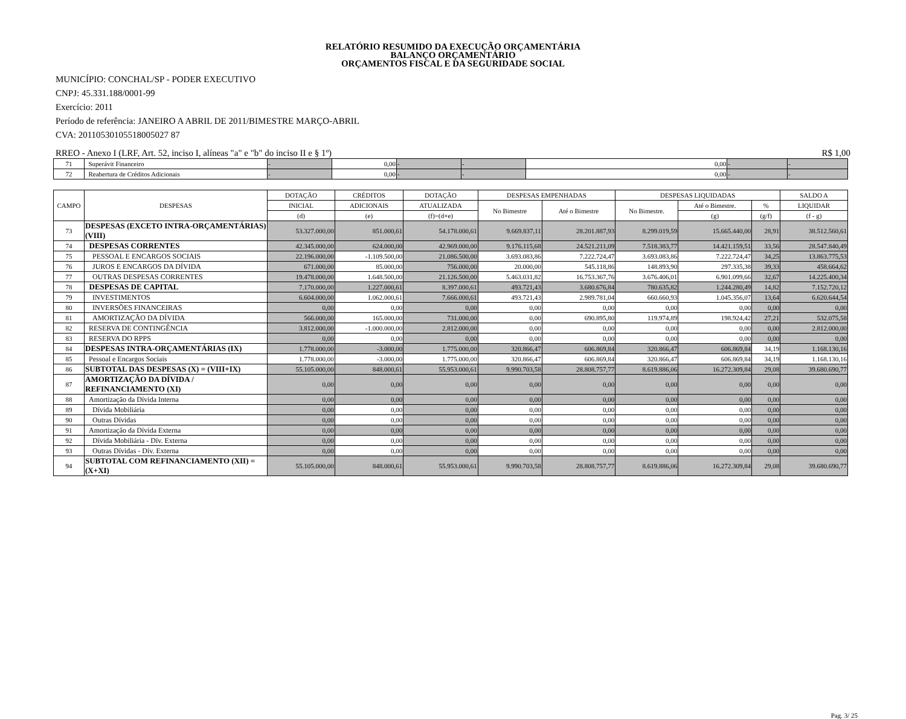RELATÓRIO RESUMIDO DA EXECUÇÃO ORÇAMENTÁRIA
BALANÇO ORÇAMENTÁRIO
ORÇAMENTOS FISCAL E DA SEGURIDADE SOCIAL
MUNICÍPIO: CONCHAL/SP - PODER EXECUTIVO
CNPJ: 45.331.188/0001-99
Exercício: 2011
Período de referência: JANEIRO A ABRIL DE 2011/BIMESTRE MARÇO-ABRIL
CVA: 20110530105518005027 87
RREO - Anexo I (LRF, Art. 52, inciso I, alíneas "a" e "b" do inciso II e § 1º) R$ 1,00
| 71 | Superávit Financeiro | - | 0,00 | - | - | 0,00 | - | - |
| 72 | Reabertura de Créditos Adicionais | - | 0,00 | - | - | 0,00 | - | - |
| CAMPO | DESPESAS | DOTAÇÃO | CRÉDITOS | DOTAÇÃO | DESPESAS EMPENHADAS | | DESPESAS LIQUIDADAS | | | SALDO A |
| --- | --- | --- | --- | --- | --- | --- | --- | --- | --- | --- |
| | | INICIAL | ADICIONAIS | ATUALIZADA | No Bimestre | Até o Bimestre | No Bimestre. | Até o Bimestre. | % | LIQUIDAR |
| | | (d) | (e) | (f)=(d+e) | | | | (g) | (g/f) | (f - g) |
| 73 | DESPESAS (EXCETO INTRA-ORÇAMENTÁRIAS) (VIII) | 53.327.000,00 | 851.000,61 | 54.178.000,61 | 9.669.837,11 | 28.201.887,93 | 8.299.019,59 | 15.665.440,00 | 28,91 | 38.512.560,61 |
| 74 | DESPESAS CORRENTES | 42.345.000,00 | 624.000,00 | 42.969.000,00 | 9.176.115,68 | 24.521.211,09 | 7.518.383,77 | 14.421.159,51 | 33,56 | 28.547.840,49 |
| 75 | PESSOAL E ENCARGOS SOCIAIS | 22.196.000,00 | -1.109.500,00 | 21.086.500,00 | 3.693.083,86 | 7.222.724,47 | 3.693.083,86 | 7.222.724,47 | 34,25 | 13.863.775,53 |
| 76 | JUROS E ENCARGOS DA DÍVIDA | 671.000,00 | 85.000,00 | 756.000,00 | 20.000,00 | 545.118,86 | 148.893,90 | 297.335,38 | 39,33 | 458.664,62 |
| 77 | OUTRAS DESPESAS CORRENTES | 19.478.000,00 | 1.648.500,00 | 21.126.500,00 | 5.463.031,82 | 16.753.367,76 | 3.676.406,01 | 6.901.099,66 | 32,67 | 14.225.400,34 |
| 78 | DESPESAS DE CAPITAL | 7.170.000,00 | 1.227.000,61 | 8.397.000,61 | 493.721,43 | 3.680.676,84 | 780.635,82 | 1.244.280,49 | 14,82 | 7.152.720,12 |
| 79 | INVESTIMENTOS | 6.604.000,00 | 1.062.000,61 | 7.666.000,61 | 493.721,43 | 2.989.781,04 | 660.660,93 | 1.045.356,07 | 13,64 | 6.620.644,54 |
| 80 | INVERSÕES FINANCEIRAS | 0,00 | 0,00 | 0,00 | 0,00 | 0,00 | 0,00 | 0,00 | 0,00 | 0,00 |
| 81 | AMORTIZAÇÃO DA DÍVIDA | 566.000,00 | 165.000,00 | 731.000,00 | 0,00 | 690.895,80 | 119.974,89 | 198.924,42 | 27,21 | 532.075,58 |
| 82 | RESERVA DE CONTINGÊNCIA | 3.812.000,00 | -1.000.000,00 | 2.812.000,00 | 0,00 | 0,00 | 0,00 | 0,00 | 0,00 | 2.812.000,00 |
| 83 | RESERVA DO RPPS | 0,00 | 0,00 | 0,00 | 0,00 | 0,00 | 0,00 | 0,00 | 0,00 | 0,00 |
| 84 | DESPESAS INTRA-ORÇAMENTÁRIAS (IX) | 1.778.000,00 | -3.000,00 | 1.775.000,00 | 320.866,47 | 606.869,84 | 320.866,47 | 606.869,84 | 34,19 | 1.168.130,16 |
| 85 | Pessoal e Encargos Sociais | 1.778.000,00 | -3.000,00 | 1.775.000,00 | 320.866,47 | 606.869,84 | 320.866,47 | 606.869,84 | 34,19 | 1.168.130,16 |
| 86 | SUBTOTAL DAS DESPESAS (X) = (VIII+IX) | 55.105.000,00 | 848.000,61 | 55.953.000,61 | 9.990.703,58 | 28.808.757,77 | 8.619.886,06 | 16.272.309,84 | 29,08 | 39.680.690,77 |
| 87 | AMORTIZAÇÃO DA DÍVIDA / REFINANCIAMENTO (XI) | 0,00 | 0,00 | 0,00 | 0,00 | 0,00 | 0,00 | 0,00 | 0,00 | 0,00 |
| 88 | Amortização da Dívida Interna | 0,00 | 0,00 | 0,00 | 0,00 | 0,00 | 0,00 | 0,00 | 0,00 | 0,00 |
| 89 | Dívida Mobiliária | 0,00 | 0,00 | 0,00 | 0,00 | 0,00 | 0,00 | 0,00 | 0,00 | 0,00 |
| 90 | Outras Dívidas | 0,00 | 0,00 | 0,00 | 0,00 | 0,00 | 0,00 | 0,00 | 0,00 | 0,00 |
| 91 | Amortização da Dívida Externa | 0,00 | 0,00 | 0,00 | 0,00 | 0,00 | 0,00 | 0,00 | 0,00 | 0,00 |
| 92 | Dívida Mobiliária - Dív. Externa | 0,00 | 0,00 | 0,00 | 0,00 | 0,00 | 0,00 | 0,00 | 0,00 | 0,00 |
| 93 | Outras Dívidas - Dív. Externa | 0,00 | 0,00 | 0,00 | 0,00 | 0,00 | 0,00 | 0,00 | 0,00 | 0,00 |
| 94 | SUBTOTAL COM REFINANCIAMENTO (XII) = (X+XI) | 55.105.000,00 | 848.000,61 | 55.953.000,61 | 9.990.703,58 | 28.808.757,77 | 8.619.886,06 | 16.272.309,84 | 29,08 | 39.680.690,77 |
Pag. 3/ 25